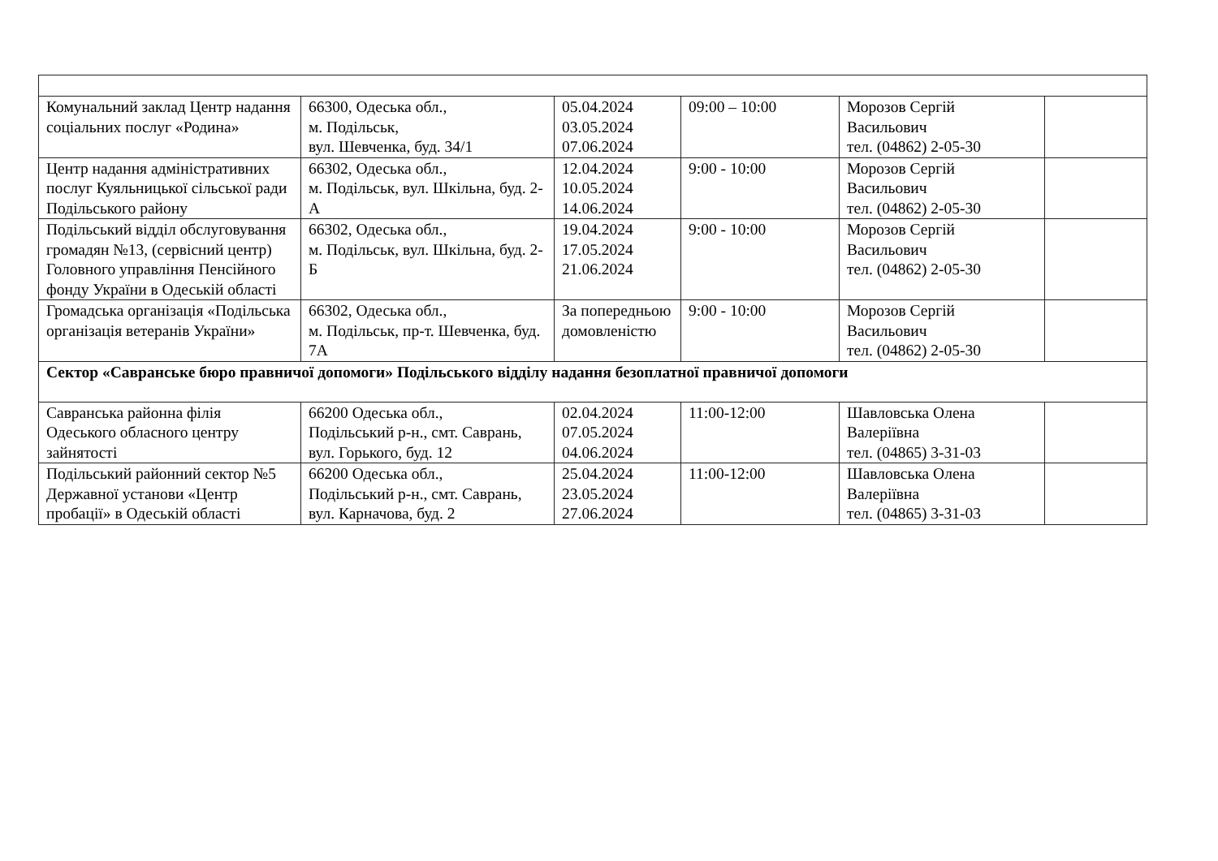| Комунальний заклад Центр надання соціальних послуг «Родина» | 66300, Одеська обл., м. Подільськ, вул. Шевченка, буд. 34/1 | 05.04.2024 03.05.2024 07.06.2024 | 09:00 – 10:00 | Морозов Сергій Васильович тел. (04862) 2-05-30 | |
| Центр надання адміністративних послуг Куяльницької сільської ради Подільського району | 66302, Одеська обл., м. Подільськ, вул. Шкільна, буд. 2-А | 12.04.2024 10.05.2024 14.06.2024 | 9:00 - 10:00 | Морозов Сергій Васильович тел. (04862) 2-05-30 | |
| Подільський відділ обслуговування громадян №13, (сервісний центр) Головного управління Пенсійного фонду України в Одеській області | 66302, Одеська обл., м. Подільськ, вул. Шкільна, буд. 2-Б | 19.04.2024 17.05.2024 21.06.2024 | 9:00 - 10:00 | Морозов Сергій Васильович тел. (04862) 2-05-30 | |
| Громадська організація «Подільська організація ветеранів України» | 66302, Одеська обл., м. Подільськ, пр-т. Шевченка, буд. 7А | За попередньою домовленістю | 9:00 - 10:00 | Морозов Сергій Васильович тел. (04862) 2-05-30 | |
| Сектор «Савранське бюро правничої допомоги» Подільського відділу надання безоплатної правничої допомоги | | | | | |
| Савранська районна філія Одеського обласного центру зайнятості | 66200 Одеська обл., Подільський р-н., смт. Саврань, вул. Горького, буд. 12 | 02.04.2024 07.05.2024 04.06.2024 | 11:00-12:00 | Шавловська Олена Валеріївна тел. (04865) 3-31-03 | |
| Подільський районний сектор №5 Державної установи «Центр пробації» в Одеській області | 66200 Одеська обл., Подільський р-н., смт. Саврань, вул. Карначова, буд. 2 | 25.04.2024 23.05.2024 27.06.2024 | 11:00-12:00 | Шавловська Олена Валеріївна тел. (04865) 3-31-03 | |